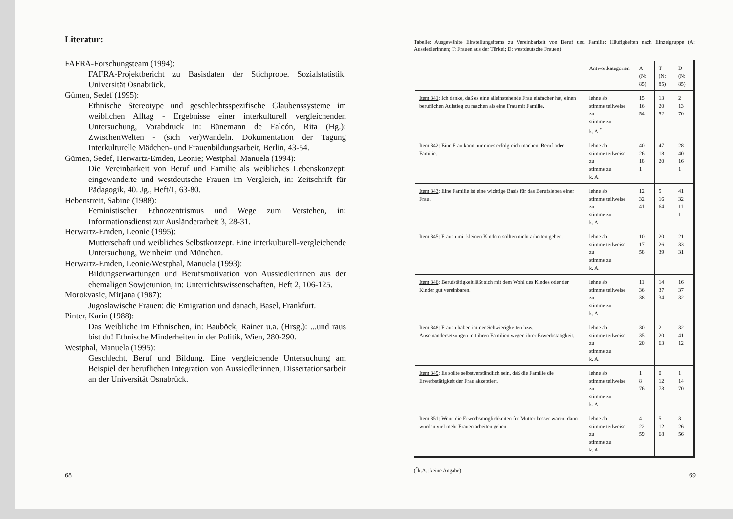Literatur:
FAFRA-Forschungsteam (1994):
FAFRA-Projektbericht zu Basisdaten der Stichprobe. Sozialstatistik. Universität Osnabrück.
Gümen, Sedef (1995):
Ethnische Stereotype und geschlechtsspezifische Glaubenssysteme im weiblichen Alltag - Ergebnisse einer interkulturell vergleichenden Untersuchung, Vorabdruck in: Bünemann de Falcón, Rita (Hg.): ZwischenWelten - (sich ver)Wandeln. Dokumentation der Tagung Interkulturelle Mädchen- und Frauenbildungsarbeit, Berlin, 43-54.
Gümen, Sedef, Herwartz-Emden, Leonie; Westphal, Manuela (1994):
Die Vereinbarkeit von Beruf und Familie als weibliches Lebenskonzept: eingewanderte und westdeutsche Frauen im Vergleich, in: Zeitschrift für Pädagogik, 40. Jg., Heft/1, 63-80.
Hebenstreit, Sabine (1988):
Feministischer Ethnozentrismus und Wege zum Verstehen, in: Informationsdienst zur Ausländerarbeit 3, 28-31.
Herwartz-Emden, Leonie (1995):
Mutterschaft und weibliches Selbstkonzept. Eine interkulturell-vergleichende Untersuchung, Weinheim und München.
Herwartz-Emden, Leonie/Westphal, Manuela (1993):
Bildungserwartungen und Berufsmotivation von Aussiedlerinnen aus der ehemaligen Sowjetunion, in: Unterrichtswissenschaften, Heft 2, 106-125.
Morokvasic, Mirjana (1987):
Jugoslawische Frauen: die Emigration und danach, Basel, Frankfurt.
Pinter, Karin (1988):
Das Weibliche im Ethnischen, in: Bauböck, Rainer u.a. (Hrsg.): ...und raus bist du! Ethnische Minderheiten in der Politik, Wien, 280-290.
Westphal, Manuela (1995):
Geschlecht, Beruf und Bildung. Eine vergleichende Untersuchung am Beispiel der beruflichen Integration von Aussiedlerinnen, Dissertationsarbeit an der Universität Osnabrück.
68
Tabelle: Ausgewählte Einstellungsitems zu Vereinbarkeit von Beruf und Familie: Häufigkeiten nach Einzelgruppe (A: Aussiedlerinnen; T: Frauen aus der Türkei; D: westdeutsche Frauen)
| | Antwortkategorien | A (N: 85) | T (N: 85) | D (N: 85) |
| --- | --- | --- | --- | --- |
| Item 341 : Ich denke, daß es eine alleinstehende Frau einfacher hat, einen beruflichen Aufstieg zu machen als eine Frau mit Familie. | lehne ab stimme teilweise zu stimme zu k. A.<sup>*</sup> | 15 16 54 | 13 20 52 | 2 13 70 |
| Item 342 : Eine Frau kann nur eines erfolgreich machen, Beruf oder Familie. | lehne ab stimme teilweise zu stimme zu k. A. | 40 26 18 1 | 47 18 20 | 28 40 16 1 |
| Item 343 : Eine Familie ist eine wichtige Basis für das Berufsleben einer Frau. | lehne ab stimme teilweise zu stimme zu k. A. | 12 32 41 | 5 16 64 | 41 32 11 1 |
| Item 345 : Frauen mit kleinen Kindern sollten nicht arbeiten gehen. | lehne ab stimme teilweise zu stimme zu k. A. | 10 17 58 | 20 26 39 | 21 33 31 |
| Item 346 : Berufstätigkeit läßt sich mit dem Wohl des Kindes oder der Kinder gut vereinbaren. | lehne ab stimme teilweise zu stimme zu k. A. | 11 36 38 | 14 37 34 | 16 37 32 |
| Item 348 : Frauen haben immer Schwierigkeiten bzw. Auseinandersetzungen mit ihren Familien wegen ihrer Erwerbstätigkeit. | lehne ab stimme teilweise zu stimme zu k. A. | 30 35 20 | 2 20 63 | 32 41 12 |
| Item 349 : Es sollte selbstverständlich sein, daß die Familie die Erwerbstätigkeit der Frau akzeptiert. | lehne ab stimme teilweise zu stimme zu k. A. | 1 8 76 | 0 12 73 | 1 14 70 |
| Item 351 : Wenn die Erwerbsmöglichkeiten für Mütter besser wären, dann würden viel mehr Frauen arbeiten gehen. | lehne ab stimme teilweise zu stimme zu k. A. | 4 22 59 | 5 12 68 | 3 26 56 |
(<sup>*</sup>k.A.: keine Angabe)
69